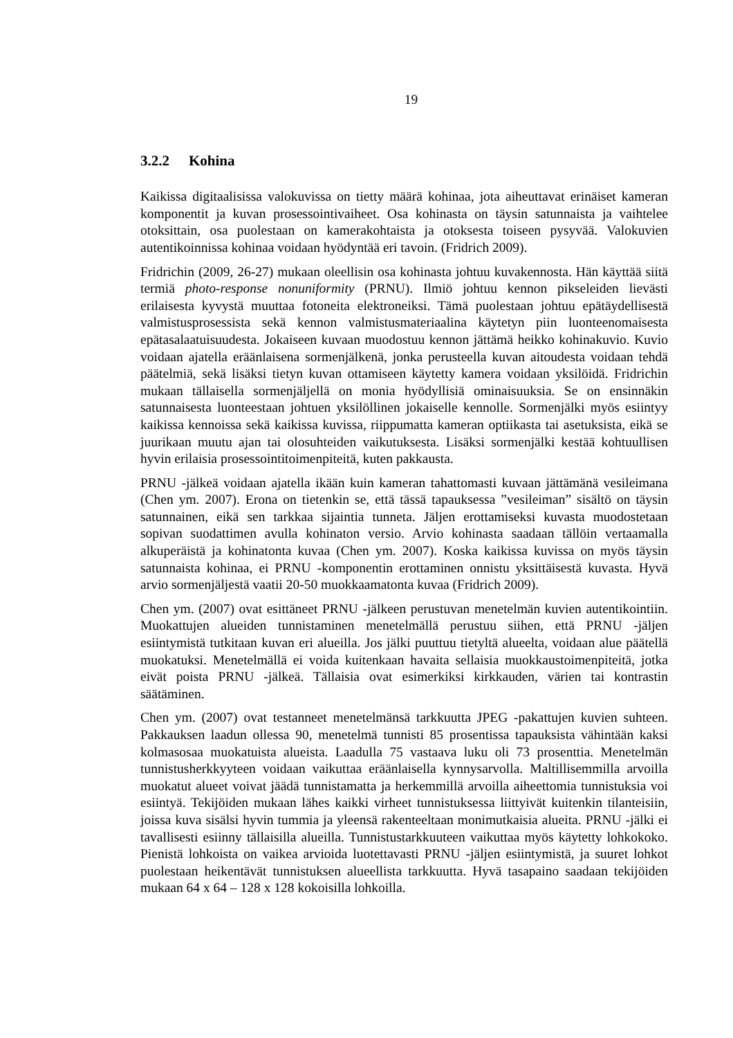19
3.2.2 Kohina
Kaikissa digitaalisissa valokuvissa on tietty määrä kohinaa, jota aiheuttavat erinäiset kameran komponentit ja kuvan prosessointivaiheet. Osa kohinasta on täysin satunnaista ja vaihtelee otoksittain, osa puolestaan on kamerakohtaista ja otoksesta toiseen pysyvää. Valokuvien autentikoinnissa kohinaa voidaan hyödyntää eri tavoin. (Fridrich 2009).
Fridrichin (2009, 26-27) mukaan oleellisin osa kohinasta johtuu kuvakennosta. Hän käyttää siitä termiä photo-response nonuniformity (PRNU). Ilmiö johtuu kennon pikseleiden lievästi erilaisesta kyvystä muuttaa fotoneita elektroneiksi. Tämä puolestaan johtuu epätäydellisestä valmistusprosessista sekä kennon valmistusmateriaalina käytetyn piin luonteenomaisesta epätasalaatuisuudesta. Jokaiseen kuvaan muodostuu kennon jättämä heikko kohinakuvio. Kuvio voidaan ajatella eräänlaisena sormenjälkenä, jonka perusteella kuvan aitoudesta voidaan tehdä päätelmiä, sekä lisäksi tietyn kuvan ottamiseen käytetty kamera voidaan yksilöidä. Fridrichin mukaan tällaisella sormenjäljellä on monia hyödyllisiä ominaisuuksia. Se on ensinnäkin satunnaisesta luonteestaan johtuen yksilöllinen jokaiselle kennolle. Sormenjälki myös esiintyy kaikissa kennoissa sekä kaikissa kuvissa, riippumatta kameran optiikasta tai asetuksista, eikä se juurikaan muutu ajan tai olosuhteiden vaikutuksesta. Lisäksi sormenjälki kestää kohtuullisen hyvin erilaisia prosessointitoimenpiteitä, kuten pakkausta.
PRNU -jälkeä voidaan ajatella ikään kuin kameran tahattomasti kuvaan jättämänä vesileimana (Chen ym. 2007). Erona on tietenkin se, että tässä tapauksessa ”vesileiman” sisältö on täysin satunnainen, eikä sen tarkkaa sijaintia tunneta. Jäljen erottamiseksi kuvasta muodostetaan sopivan suodattimen avulla kohinaton versio. Arvio kohinasta saadaan tällöin vertaamalla alkuperäistä ja kohinatonta kuvaa (Chen ym. 2007). Koska kaikissa kuvissa on myös täysin satunnaista kohinaa, ei PRNU -komponentin erottaminen onnistu yksittäisestä kuvasta. Hyvä arvio sormenjäljestä vaatii 20-50 muokkaamatonta kuvaa (Fridrich 2009).
Chen ym. (2007) ovat esittäneet PRNU -jälkeen perustuvan menetelmän kuvien autentikointiin. Muokattujen alueiden tunnistaminen menetelmällä perustuu siihen, että PRNU -jäljen esiintymistä tutkitaan kuvan eri alueilla. Jos jälki puuttuu tietyltä alueelta, voidaan alue päätellä muokatuksi. Menetelmällä ei voida kuitenkaan havaita sellaisia muokkaustoimenpiteitä, jotka eivät poista PRNU -jälkeä. Tällaisia ovat esimerkiksi kirkkauden, värien tai kontrastin säätäminen.
Chen ym. (2007) ovat testanneet menetelmänsä tarkkuutta JPEG -pakattujen kuvien suhteen. Pakkauksen laadun ollessa 90, menetelmä tunnisti 85 prosentissa tapauksista vähintään kaksi kolmasosaa muokatuista alueista. Laadulla 75 vastaava luku oli 73 prosenttia. Menetelmän tunnistusherkkyyteen voidaan vaikuttaa eräänlaisella kynnysarvolla. Maltillisemmilla arvoilla muokatut alueet voivat jäädä tunnistamatta ja herkemmillä arvoilla aiheettomia tunnistuksia voi esiintyä. Tekijöiden mukaan lähes kaikki virheet tunnistuksessa liittyivät kuitenkin tilanteisiin, joissa kuva sisälsi hyvin tummia ja yleensä rakenteeltaan monimutkaisia alueita. PRNU -jälki ei tavallisesti esiinny tällaisilla alueilla. Tunnistustarkkuuteen vaikuttaa myös käytetty lohkokoko. Pienistä lohkoista on vaikea arvioida luotettavasti PRNU -jäljen esiintymistä, ja suuret lohkot puolestaan heikentävät tunnistuksen alueellista tarkkuutta. Hyvä tasapaino saadaan tekijöiden mukaan 64 x 64 – 128 x 128 kokoisilla lohkoilla.